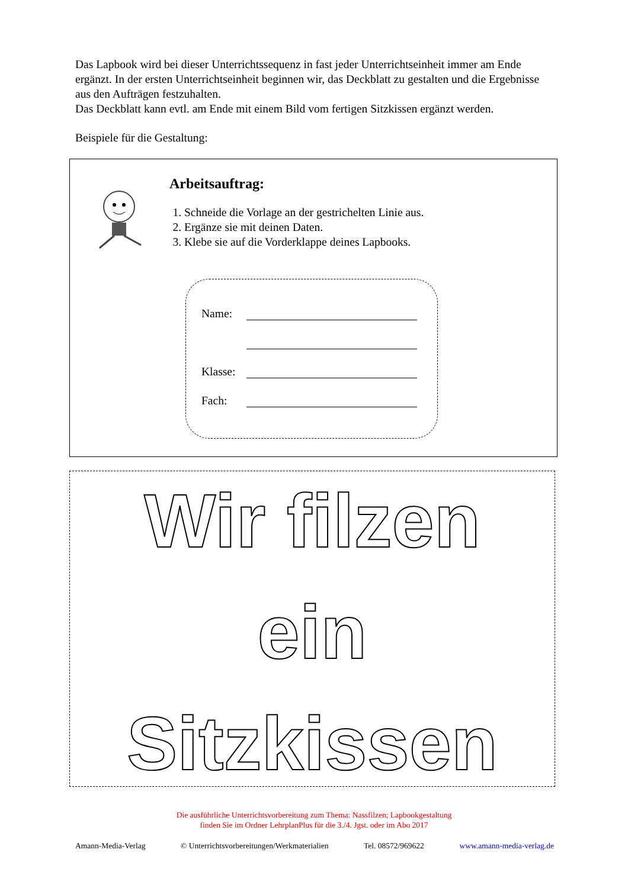Das Lapbook wird bei dieser Unterrichtssequenz in fast jeder Unterrichtseinheit immer am Ende ergänzt. In der ersten Unterrichtseinheit beginnen wir, das Deckblatt zu gestalten und die Ergebnisse aus den Aufträgen festzuhalten.
Das Deckblatt kann evtl. am Ende mit einem Bild vom fertigen Sitzkissen ergänzt werden.
Beispiele für die Gestaltung:
Arbeitsauftrag:
1. Schneide die Vorlage an der gestrichelten Linie aus.
2. Ergänze sie mit deinen Daten.
3. Klebe sie auf die Vorderklappe deines Lapbooks.
Name:
Klasse:
Fach:
Wir filzen
ein
Sitzkissen
Die ausführliche Unterrichtsvorbereitung zum Thema: Nassfilzen; Lapbookgestaltung
finden Sie im Ordner LehrplanPlus für die 3./4. Jgst. oder im Abo 2017
Amann-Media-Verlag © Unterrichtsvorbereitungen/Werkmaterialien Tel. 08572/969622 www.amann-media-verlag.de